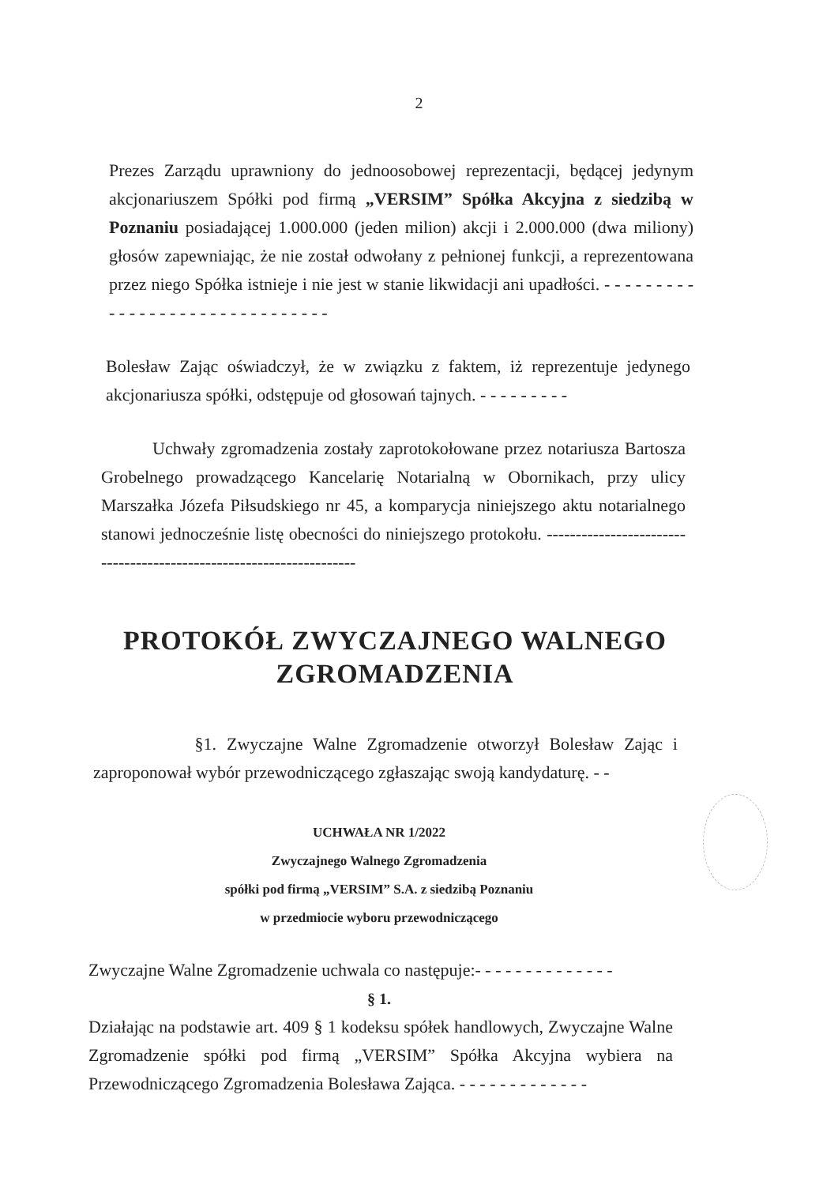2
Prezes Zarządu uprawniony do jednoosobowej reprezentacji, będącej jedynym akcjonariuszem Spółki pod firmą „VERSIM” Spółka Akcyjna z siedzibą w Poznaniu posiadającej 1.000.000 (jeden milion) akcji i 2.000.000 (dwa miliony) głosów zapewniając, że nie został odwołany z pełnionej funkcji, a reprezentowana przez niego Spółka istnieje i nie jest w stanie likwidacji ani upadłości. - - - - - - - - - - - - - - - - - - - - - - - - - - - - - - -
Bolesław Zając oświadczył, że w związku z faktem, iż reprezentuje jedynego akcjonariusza spółki, odstępuje od głosowań tajnych. - - - - - - - - -
Uchwały zgromadzenia zostały zaprotokołowane przez notariusza Bartosza Grobelnego prowadzącego Kancelarię Notarialną w Obornikach, przy ulicy Marszałka Józefa Piłsudskiego nr 45, a komparycja niniejszego aktu notarialnego stanowi jednocześnie listę obecności do niniejszego protokołu. --------------------------------------------------------------------
PROTOKÓŁ ZWYCZAJNEGO WALNEGO
ZGROMADZENIA
§1. Zwyczajne Walne Zgromadzenie otworzył Bolesław Zając i zaproponował wybór przewodniczącego zgłaszając swoją kandydaturę. - -
UCHWAŁA NR 1/2022
Zwyczajnego Walnego Zgromadzenia
spółki pod firmą „VERSIM” S.A. z siedzibą Poznaniu
w przedmiocie wyboru przewodniczącego
Zwyczajne Walne Zgromadzenie uchwala co następuje:- - - - - - - - - - - - - -
§ 1.
Działając na podstawie art. 409 § 1 kodeksu spółek handlowych, Zwyczajne Walne Zgromadzenie spółki pod firmą „VERSIM” Spółka Akcyjna wybiera na Przewodniczącego Zgromadzenia Bolesława Zająca. - - - - - - - - - - - - -